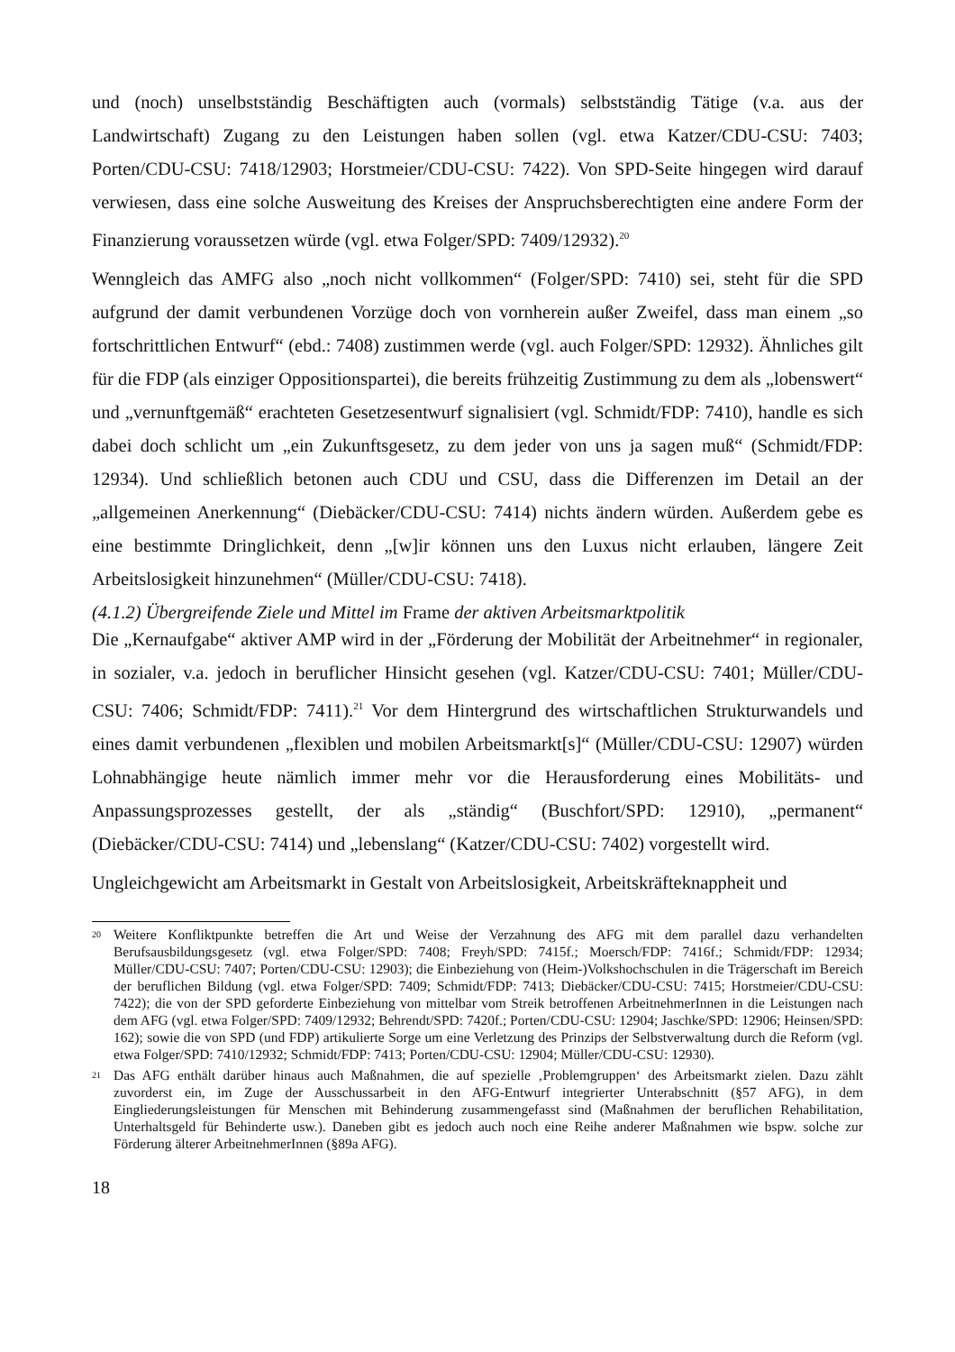und (noch) unselbstständig Beschäftigten auch (vormals) selbstständig Tätige (v.a. aus der Landwirtschaft) Zugang zu den Leistungen haben sollen (vgl. etwa Katzer/CDU-CSU: 7403; Porten/CDU-CSU: 7418/12903; Horstmeier/CDU-CSU: 7422). Von SPD-Seite hingegen wird darauf verwiesen, dass eine solche Ausweitung des Kreises der Anspruchsberechtigten eine andere Form der Finanzierung voraussetzen würde (vgl. etwa Folger/SPD: 7409/12932).<sup>20</sup>
Wenngleich das AMFG also „noch nicht vollkommen“ (Folger/SPD: 7410) sei, steht für die SPD aufgrund der damit verbundenen Vorzüge doch von vornherein außer Zweifel, dass man einem „so fortschrittlichen Entwurf“ (ebd.: 7408) zustimmen werde (vgl. auch Folger/SPD: 12932). Ähnliches gilt für die FDP (als einziger Oppositionspartei), die bereits frühzeitig Zustimmung zu dem als „lobenswert“ und „vernunftgemäß“ erachteten Gesetzesentwurf signalisiert (vgl. Schmidt/FDP: 7410), handle es sich dabei doch schlicht um „ein Zukunftsgesetz, zu dem jeder von uns ja sagen muß“ (Schmidt/FDP: 12934). Und schließlich betonen auch CDU und CSU, dass die Differenzen im Detail an der „allgemeinen Anerkennung“ (Diebäcker/CDU-CSU: 7414) nichts ändern würden. Außerdem gebe es eine bestimmte Dringlichkeit, denn „[w]ir können uns den Luxus nicht erlauben, längere Zeit Arbeitslosigkeit hinzunehmen“ (Müller/CDU-CSU: 7418).
(4.1.2) Übergreifende Ziele und Mittel im Frame der aktiven Arbeitsmarktpolitik
Die „Kernaufgabe“ aktiver AMP wird in der „Förderung der Mobilität der Arbeitnehmer“ in regionaler, in sozialer, v.a. jedoch in beruflicher Hinsicht gesehen (vgl. Katzer/CDU-CSU: 7401; Müller/CDU-CSU: 7406; Schmidt/FDP: 7411).<sup>21</sup> Vor dem Hintergrund des wirtschaftlichen Strukturwandels und eines damit verbundenen „flexiblen und mobilen Arbeitsmarkt[s]“ (Müller/CDU-CSU: 12907) würden Lohnabhängige heute nämlich immer mehr vor die Herausforderung eines Mobilitäts- und Anpassungsprozesses gestellt, der als „ständig“ (Buschfort/SPD: 12910), „permanent“ (Diebäcker/CDU-CSU: 7414) und „lebenslang“ (Katzer/CDU-CSU: 7402) vorgestellt wird.
Ungleichgewicht am Arbeitsmarkt in Gestalt von Arbeitslosigkeit, Arbeitskräfteknappheit und
20 Weitere Konfliktpunkte betreffen die Art und Weise der Verzahnung des AFG mit dem parallel dazu verhandelten Berufsausbildungsgesetz (vgl. etwa Folger/SPD: 7408; Freyh/SPD: 7415f.; Moersch/FDP: 7416f.; Schmidt/FDP: 12934; Müller/CDU-CSU: 7407; Porten/CDU-CSU: 12903); die Einbeziehung von (Heim-)Volkshochschulen in die Trägerschaft im Bereich der beruflichen Bildung (vgl. etwa Folger/SPD: 7409; Schmidt/FDP: 7413; Diebäcker/CDU-CSU: 7415; Horstmeier/CDU-CSU: 7422); die von der SPD geforderte Einbeziehung von mittelbar vom Streik betroffenen ArbeitnehmerInnen in die Leistungen nach dem AFG (vgl. etwa Folger/SPD: 7409/12932; Behrendt/SPD: 7420f.; Porten/CDU-CSU: 12904; Jaschke/SPD: 12906; Heinsen/SPD: 162); sowie die von SPD (und FDP) artikulierte Sorge um eine Verletzung des Prinzips der Selbstverwaltung durch die Reform (vgl. etwa Folger/SPD: 7410/12932; Schmidt/FDP: 7413; Porten/CDU-CSU: 12904; Müller/CDU-CSU: 12930).
21 Das AFG enthält darüber hinaus auch Maßnahmen, die auf spezielle ‚Problemgruppen‘ des Arbeitsmarkt zielen. Dazu zählt zuvorderst ein, im Zuge der Ausschussarbeit in den AFG-Entwurf integrierter Unterabschnitt (§57 AFG), in dem Eingliederungsleistungen für Menschen mit Behinderung zusammengefasst sind (Maßnahmen der beruflichen Rehabilitation, Unterhaltsgeld für Behinderte usw.). Daneben gibt es jedoch auch noch eine Reihe anderer Maßnahmen wie bspw. solche zur Förderung älterer ArbeitnehmerInnen (§89a AFG).
18